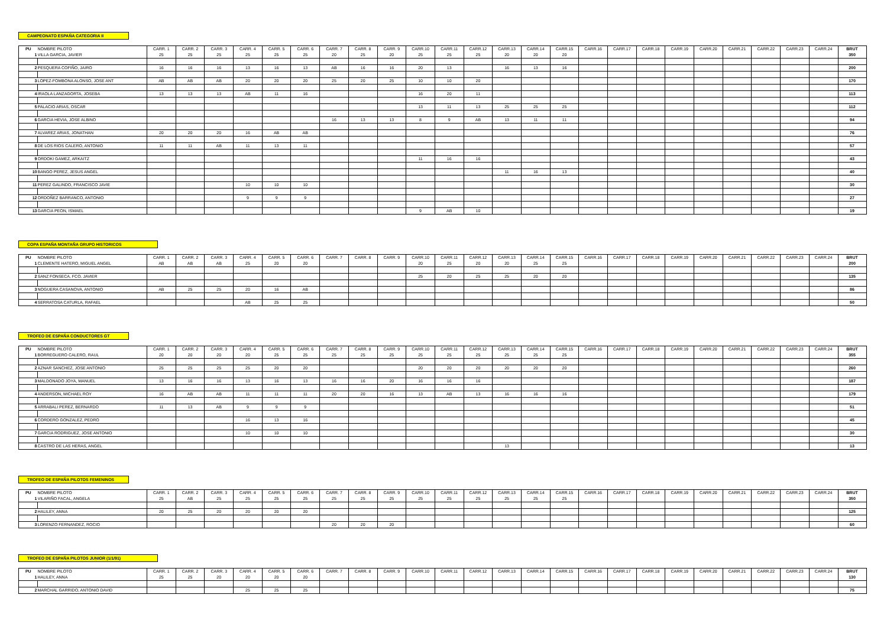CAMPEONATO ESPAÑA CATEGORIA II
| PU | NOMBRE PILOTO | CARR. 1 | CARR. 2 | CARR. 3 | CARR. 4 | CARR. 5 | CARR. 6 | CARR. 7 | CARR. 8 | CARR. 9 | CARR.10 | CARR.11 | CARR.12 | CARR.13 | CARR.14 | CARR.15 | CARR.16 | CARR.17 | CARR.18 | CARR.19 | CARR.20 | CARR.21 | CARR.22 | CARR.23 | CARR.24 | BRUT |
| --- | --- | --- | --- | --- | --- | --- | --- | --- | --- | --- | --- | --- | --- | --- | --- | --- | --- | --- | --- | --- | --- | --- | --- | --- | --- | --- |
| 1 | VILLA GARCIA, JAVIER | 25 | 25 | 25 | 25 | 25 | 25 | 20 | 25 | 20 | 25 | 25 | 25 | 20 | 20 | 20 | | | | | | | | | | 350 |
| 2 | PESQUERA COFIÑO, JAIRO | 16 | 16 | 16 | 13 | 16 | 13 | AB | 16 | 16 | 20 | 13 | | 16 | 13 | 16 | | | | | | | | | | 200 |
| 3 | LOPEZ-FOMBONA ALONSO, JOSE ANT | AB | AB | AB | 20 | 20 | 20 | 25 | 20 | 25 | 10 | 10 | 20 | | | | | | | | | | | | | 170 |
| 4 | IRAOLA LANZAGORTA, JOSEBA | 13 | 13 | 13 | AB | 11 | 16 | | | | 16 | 20 | 11 | | | | | | | | | | | | | 113 |
| 5 | PALACIO ARIAS, OSCAR | | | | | | | | | | 13 | 11 | 13 | 25 | 25 | 25 | | | | | | | | | | 112 |
| 6 | GARCIA HEVIA, JOSE ALBINO | | | | | | | 16 | 13 | 13 | 8 | 9 | AB | 13 | 11 | 11 | | | | | | | | | | 94 |
| 7 | ALVAREZ ARIAS, JONATHAN | 20 | 20 | 20 | 16 | AB | AB | | | | | | | | | | | | | | | | | | | 76 |
| 8 | DE LOS RIOS CALERO, ANTONIO | 11 | 11 | AB | 11 | 13 | 11 | | | | | | | | | | | | | | | | | | | 57 |
| 9 | ORDOKI GAMEZ, ARKAITZ | | | | | | | | | | 11 | 16 | 16 | | | | | | | | | | | | | 43 |
| 10 | BANGO PEREZ, JESUS ANGEL | | | | | | | | | | | | | 11 | 16 | 13 | | | | | | | | | | 40 |
| 11 | PEREZ GALINDO, FRANCISCO JAVIE | | | | 10 | 10 | 10 | | | | | | | | | | | | | | | | | | | 30 |
| 12 | ORDOÑEZ BARRANCO, ANTONIO | | | | 9 | 9 | 9 | | | | | | | | | | | | | | | | | | | 27 |
| 13 | GARCIA PEON, ISMAEL | | | | | | | | | | 9 | AB | 10 | | | | | | | | | | | | | 19 |
COPA ESPAÑA MONTAÑA GRUPO HISTORICOS
| PU | NOMBRE PILOTO | CARR. 1 | CARR. 2 | CARR. 3 | CARR. 4 | CARR. 5 | CARR. 6 | CARR. 7 | CARR. 8 | CARR. 9 | CARR.10 | CARR.11 | CARR.12 | CARR.13 | CARR.14 | CARR.15 | CARR.16 | CARR.17 | CARR.18 | CARR.19 | CARR.20 | CARR.21 | CARR.22 | CARR.23 | CARR.24 | BRUT |
| --- | --- | --- | --- | --- | --- | --- | --- | --- | --- | --- | --- | --- | --- | --- | --- | --- | --- | --- | --- | --- | --- | --- | --- | --- | --- | --- |
| 1 | CLEMENTE HATERO, MIGUEL ANGEL | AB | AB | AB | 25 | 20 | 20 | | | | 20 | 25 | 20 | 20 | 25 | 25 | | | | | | | | | | 200 |
| 2 | SANZ FONSECA, FCO. JAVIER | | | | | | | | | | 25 | 20 | 25 | 25 | 20 | 20 | | | | | | | | | | 135 |
| 3 | NOGUERA CASANOVA, ANTONIO | AB | 25 | 25 | 20 | 16 | AB | | | | | | | | | | | | | | | | | | | 86 |
| 4 | SERRATOSA CATURLA, RAFAEL | | | | AB | 25 | 25 | | | | | | | | | | | | | | | | | | | 50 |
TROFEO DE ESPAÑA CONDUCTORES GT
| PU | NOMBRE PILOTO | CARR. 1 | CARR. 2 | CARR. 3 | CARR. 4 | CARR. 5 | CARR. 6 | CARR. 7 | CARR. 8 | CARR. 9 | CARR.10 | CARR.11 | CARR.12 | CARR.13 | CARR.14 | CARR.15 | CARR.16 | CARR.17 | CARR.18 | CARR.19 | CARR.20 | CARR.21 | CARR.22 | CARR.23 | CARR.24 | BRUT |
| --- | --- | --- | --- | --- | --- | --- | --- | --- | --- | --- | --- | --- | --- | --- | --- | --- | --- | --- | --- | --- | --- | --- | --- | --- | --- | --- |
| 1 | BORREGUERO CALERO, RAUL | 20 | 20 | 20 | 20 | 25 | 25 | 25 | 25 | 25 | 25 | 25 | 25 | 25 | 25 | 25 | | | | | | | | | | 355 |
| 2 | AZNAR SANCHEZ, JOSE ANTONIO | 25 | 25 | 25 | 25 | 20 | 20 | | | | 20 | 20 | 20 | 20 | 20 | 20 | | | | | | | | | | 260 |
| 3 | MALDONADO JOYA, MANUEL | 13 | 16 | 16 | 13 | 16 | 13 | 16 | 16 | 20 | 16 | 16 | 16 | | | | | | | | | | | | | 187 |
| 4 | ANDERSON, MICHAEL ROY | 16 | AB | AB | 11 | 11 | 11 | 20 | 20 | 16 | 13 | AB | 13 | 16 | 16 | 16 | | | | | | | | | | 179 |
| 5 | ARRABALI PEREZ, BERNARDO | 11 | 13 | AB | 9 | 9 | 9 | | | | | | | | | | | | | | | | | | | 51 |
| 6 | CORDERO GONZALEZ, PEDRO | | | | 16 | 13 | 16 | | | | | | | | | | | | | | | | | | | 45 |
| 7 | GARCIA RODRIGUEZ, JOSE ANTONIO | | | | 10 | 10 | 10 | | | | | | | | | | | | | | | | | | | 30 |
| 8 | CASTRO DE LAS HERAS, ANGEL | | | | | | | | | | | | | 13 | | | | | | | | | | | | 13 |
TROFEO DE ESPAÑA PILOTOS FEMENINOS
| PU | NOMBRE PILOTO | CARR. 1 | CARR. 2 | CARR. 3 | CARR. 4 | CARR. 5 | CARR. 6 | CARR. 7 | CARR. 8 | CARR. 9 | CARR.10 | CARR.11 | CARR.12 | CARR.13 | CARR.14 | CARR.15 | CARR.16 | CARR.17 | CARR.18 | CARR.19 | CARR.20 | CARR.21 | CARR.22 | CARR.23 | CARR.24 | BRUT |
| --- | --- | --- | --- | --- | --- | --- | --- | --- | --- | --- | --- | --- | --- | --- | --- | --- | --- | --- | --- | --- | --- | --- | --- | --- | --- | --- |
| 1 | VILARIÑO FACAL, ANGELA | 25 | AB | 25 | 25 | 25 | 25 | 25 | 25 | 25 | 25 | 25 | 25 | 25 | 25 | 25 | | | | | | | | | | 350 |
| 2 | HALILEY, ANNA | 20 | 25 | 20 | 20 | 20 | 20 | | | | | | | | | | | | | | | | | | | 125 |
| 3 | LORENZO FERNANDEZ, ROCIO | | | | | | | 20 | 20 | 20 | | | | | | | | | | | | | | | | 60 |
TROFEO DE ESPAÑA PILOTOS JUNIOR (1/1/91)
| PU | NOMBRE PILOTO | CARR. 1 | CARR. 2 | CARR. 3 | CARR. 4 | CARR. 5 | CARR. 6 | CARR. 7 | CARR. 8 | CARR. 9 | CARR.10 | CARR.11 | CARR.12 | CARR.13 | CARR.14 | CARR.15 | CARR.16 | CARR.17 | CARR.18 | CARR.19 | CARR.20 | CARR.21 | CARR.22 | CARR.23 | CARR.24 | BRUT |
| --- | --- | --- | --- | --- | --- | --- | --- | --- | --- | --- | --- | --- | --- | --- | --- | --- | --- | --- | --- | --- | --- | --- | --- | --- | --- | --- |
| 1 | HALILEY, ANNA | 25 | 25 | 20 | 20 | 20 | 20 | | | | | | | | | | | | | | | | | | | 130 |
| 2 | MARCHAL GARRIDO, ANTONIO DAVID | | | | 25 | 25 | 25 | | | | | | | | | | | | | | | | | | | 75 |